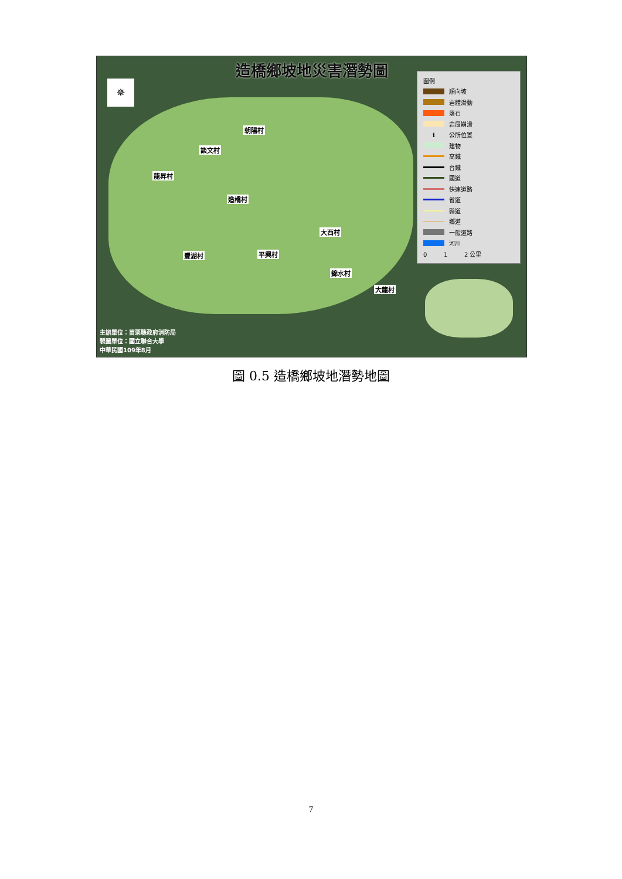造橋鄉坡地災害潛勢圖
✵
朝陽村
談文村
龍昇村
造橋村
大西村
豐湖村 平興村
錦水村
大龍村
圖例
順向坡
岩體滑動
落石
岩屑崩滑
ℹ 公所位置
建物
高鐵
台鐵
國道
快速道路
省道
縣道
鄉道
一般道路
河川
0 1 2 公里
主辦單位：苗栗縣政府消防局
製圖單位：國立聯合大學
中華民國109年8月
圖 0.5 造橋鄉坡地潛勢地圖
7